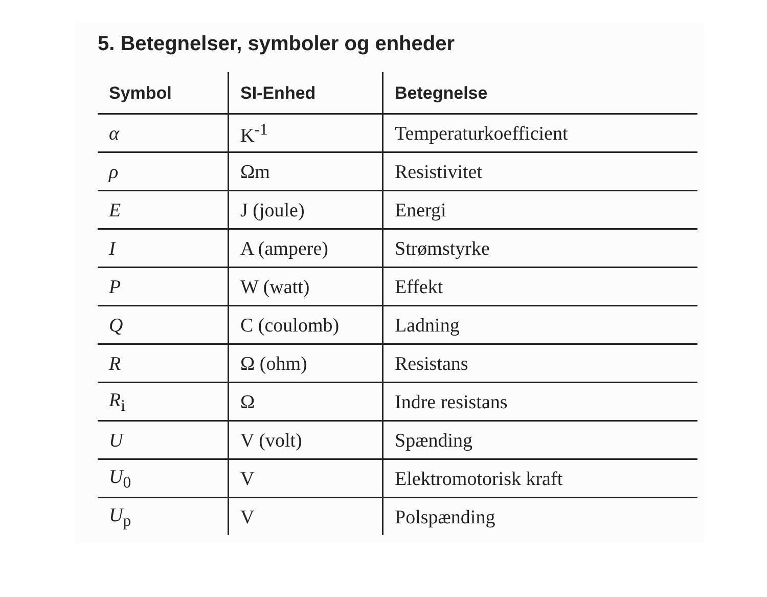5. Betegnelser, symboler og enheder
| Symbol | SI-Enhed | Betegnelse |
| --- | --- | --- |
| α | K<sup>-1</sup> | Temperaturkoefficient |
| ρ | Ωm | Resistivitet |
| E | J (joule) | Energi |
| I | A (ampere) | Strømstyrke |
| P | W (watt) | Effekt |
| Q | C (coulomb) | Ladning |
| R | Ω (ohm) | Resistans |
| R<sub>i</sub> | Ω | Indre resistans |
| U | V (volt) | Spænding |
| U<sub>0</sub> | V | Elektromotorisk kraft |
| U<sub>p</sub> | V | Polspænding |